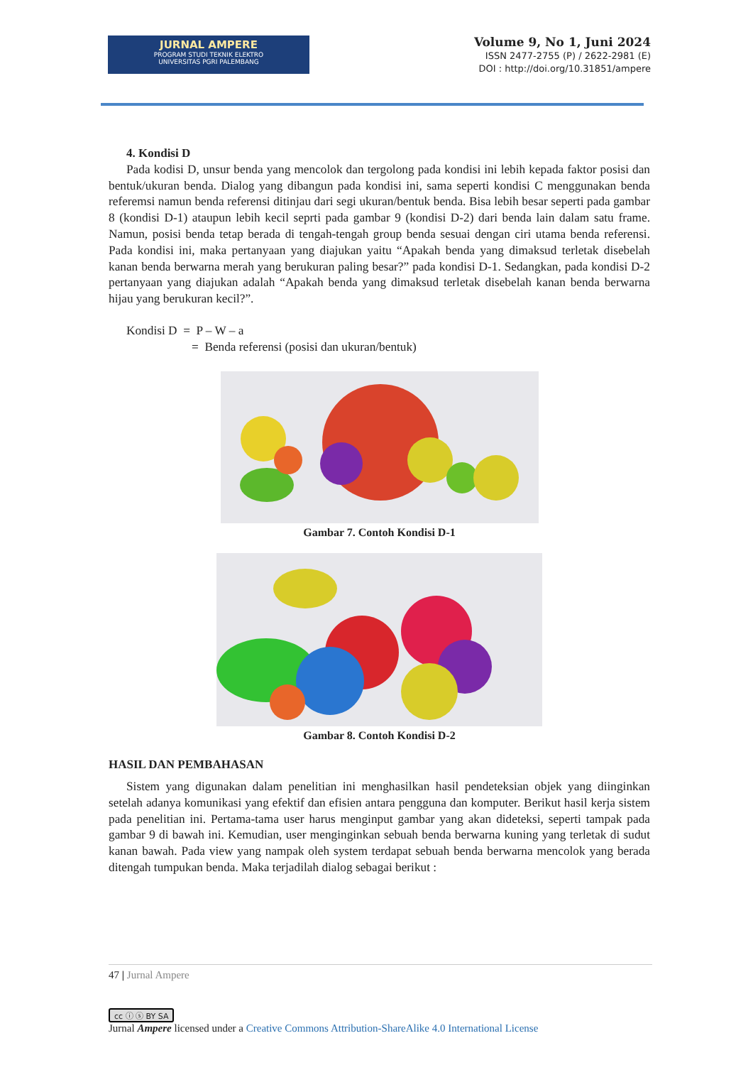JURNAL AMPERE
PROGRAM STUDI TEKNIK ELEKTRO
UNIVERSITAS PGRI PALEMBANG
Volume 9, No 1, Juni 2024
ISSN 2477-2755 (P) / 2622-2981 (E)
DOI : http://doi.org/10.31851/ampere
4. Kondisi D
Pada kodisi D, unsur benda yang mencolok dan tergolong pada kondisi ini lebih kepada faktor posisi dan bentuk/ukuran benda. Dialog yang dibangun pada kondisi ini, sama seperti kondisi C menggunakan benda referemsi namun benda referensi ditinjau dari segi ukuran/bentuk benda. Bisa lebih besar seperti pada gambar 8 (kondisi D-1) ataupun lebih kecil seprti pada gambar 9 (kondisi D-2) dari benda lain dalam satu frame. Namun, posisi benda tetap berada di tengah-tengah group benda sesuai dengan ciri utama benda referensi. Pada kondisi ini, maka pertanyaan yang diajukan yaitu “Apakah benda yang dimaksud terletak disebelah kanan benda berwarna merah yang berukuran paling besar?” pada kondisi D-1. Sedangkan, pada kondisi D-2 pertanyaan yang diajukan adalah “Apakah benda yang dimaksud terletak disebelah kanan benda berwarna hijau yang berukuran kecil?”.
Kondisi D = P – W – a
= Benda referensi (posisi dan ukuran/bentuk)
Gambar 7. Contoh Kondisi D-1
Gambar 8. Contoh Kondisi D-2
HASIL DAN PEMBAHASAN
Sistem yang digunakan dalam penelitian ini menghasilkan hasil pendeteksian objek yang diinginkan setelah adanya komunikasi yang efektif dan efisien antara pengguna dan komputer. Berikut hasil kerja sistem pada penelitian ini. Pertama-tama user harus menginput gambar yang akan dideteksi, seperti tampak pada gambar 9 di bawah ini. Kemudian, user menginginkan sebuah benda berwarna kuning yang terletak di sudut kanan bawah. Pada view yang nampak oleh system terdapat sebuah benda berwarna mencolok yang berada ditengah tumpukan benda. Maka terjadilah dialog sebagai berikut :
47 | Jurnal Ampere
cc ⓘ ⓢ BY SA
Jurnal Ampere licensed under a Creative Commons Attribution-ShareAlike 4.0 International License